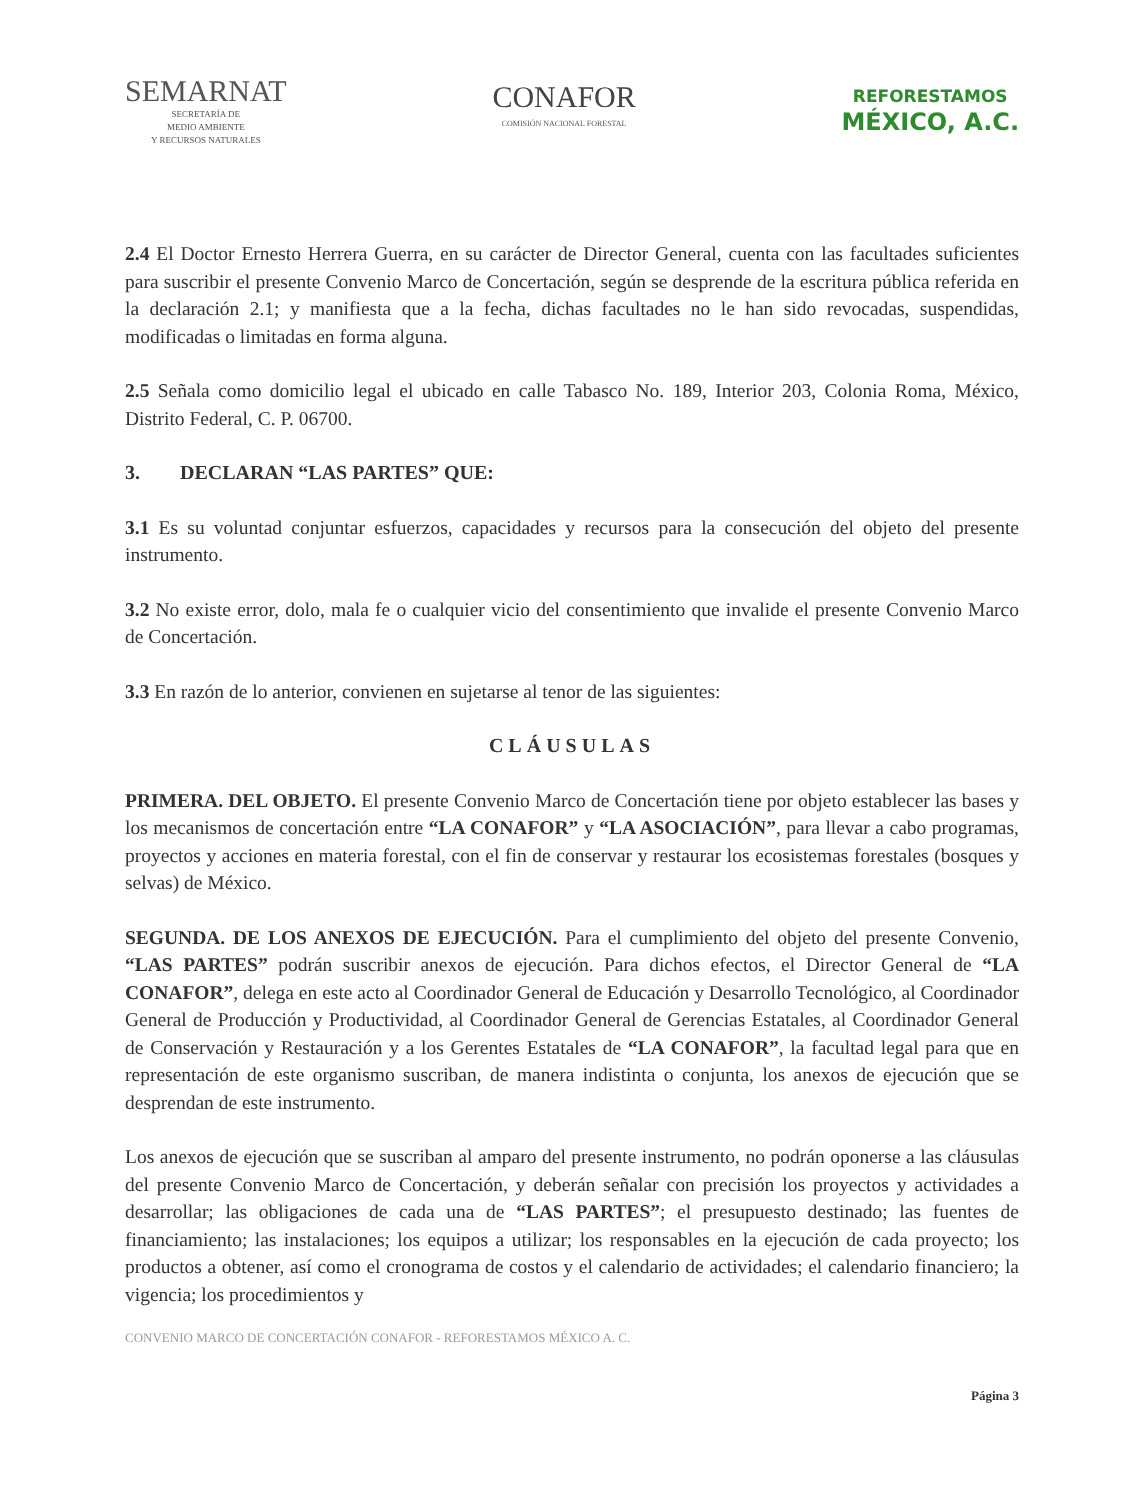SEMARNAT
SECRETARÍA DE
MEDIO AMBIENTE
Y RECURSOS NATURALES
CONAFOR
COMISIÓN NACIONAL FORESTAL
REFORESTAMOS
MÉXICO, A.C.
2.4 El Doctor Ernesto Herrera Guerra, en su carácter de Director General, cuenta con las facultades suficientes para suscribir el presente Convenio Marco de Concertación, según se desprende de la escritura pública referida en la declaración 2.1; y manifiesta que a la fecha, dichas facultades no le han sido revocadas, suspendidas, modificadas o limitadas en forma alguna.
2.5 Señala como domicilio legal el ubicado en calle Tabasco No. 189, Interior 203, Colonia Roma, México, Distrito Federal, C. P. 06700.
3. DECLARAN “LAS PARTES” QUE:
3.1 Es su voluntad conjuntar esfuerzos, capacidades y recursos para la consecución del objeto del presente instrumento.
3.2 No existe error, dolo, mala fe o cualquier vicio del consentimiento que invalide el presente Convenio Marco de Concertación.
3.3 En razón de lo anterior, convienen en sujetarse al tenor de las siguientes:
CLÁUSULAS
PRIMERA. DEL OBJETO. El presente Convenio Marco de Concertación tiene por objeto establecer las bases y los mecanismos de concertación entre “LA CONAFOR” y “LA ASOCIACIÓN”, para llevar a cabo programas, proyectos y acciones en materia forestal, con el fin de conservar y restaurar los ecosistemas forestales (bosques y selvas) de México.
SEGUNDA. DE LOS ANEXOS DE EJECUCIÓN. Para el cumplimiento del objeto del presente Convenio, “LAS PARTES” podrán suscribir anexos de ejecución. Para dichos efectos, el Director General de “LA CONAFOR”, delega en este acto al Coordinador General de Educación y Desarrollo Tecnológico, al Coordinador General de Producción y Productividad, al Coordinador General de Gerencias Estatales, al Coordinador General de Conservación y Restauración y a los Gerentes Estatales de “LA CONAFOR”, la facultad legal para que en representación de este organismo suscriban, de manera indistinta o conjunta, los anexos de ejecución que se desprendan de este instrumento.
Los anexos de ejecución que se suscriban al amparo del presente instrumento, no podrán oponerse a las cláusulas del presente Convenio Marco de Concertación, y deberán señalar con precisión los proyectos y actividades a desarrollar; las obligaciones de cada una de “LAS PARTES”; el presupuesto destinado; las fuentes de financiamiento; las instalaciones; los equipos a utilizar; los responsables en la ejecución de cada proyecto; los productos a obtener, así como el cronograma de costos y el calendario de actividades; el calendario financiero; la vigencia; los procedimientos y
CONVENIO MARCO DE CONCERTACIÓN CONAFOR - REFORESTAMOS MÉXICO A. C.
Página 3